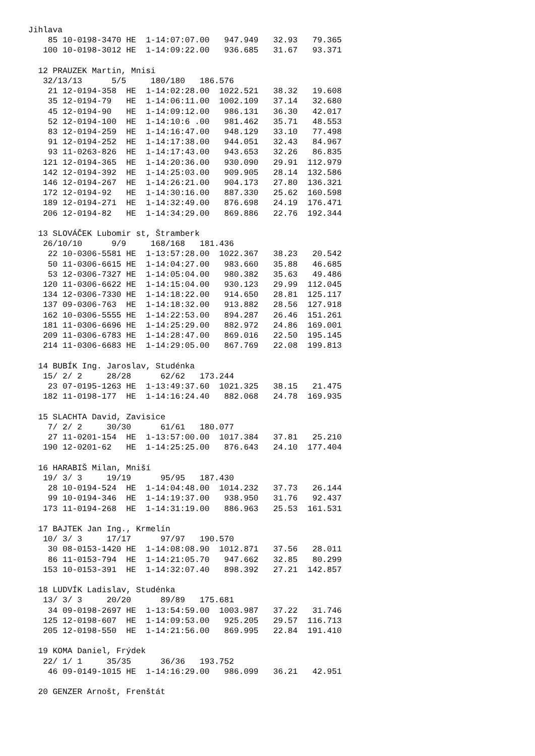Jihlava
    85 10-0198-3470 HE  1-14:07:07.00   947.949   32.93   79.365
   100 10-0198-3012 HE  1-14:09:22.00   936.685   31.67   93.371

  12 PRAUZEK Martin, Mnisi
   32/13/13      5/5     180/180   186.576
    21 12-0194-358  HE  1-14:02:28.00  1022.521   38.32   19.608
    35 12-0194-79   HE  1-14:06:11.00  1002.109   37.14   32.680
    45 12-0194-90   HE  1-14:09:12.00   986.131   36.30   42.017
    52 12-0194-100  HE  1-14:10:6 .00   981.462   35.71   48.553
    83 12-0194-259  HE  1-14:16:47.00   948.129   33.10   77.498
    91 12-0194-252  HE  1-14:17:38.00   944.051   32.43   84.967
    93 11-0263-826  HE  1-14:17:43.00   943.653   32.26   86.835
   121 12-0194-365  HE  1-14:20:36.00   930.090   29.91  112.979
   142 12-0194-392  HE  1-14:25:03.00   909.905   28.14  132.586
   146 12-0194-267  HE  1-14:26:21.00   904.173   27.80  136.321
   172 12-0194-92   HE  1-14:30:16.00   887.330   25.62  160.598
   189 12-0194-271  HE  1-14:32:49.00   876.698   24.19  176.471
   206 12-0194-82   HE  1-14:34:29.00   869.886   22.76  192.344

  13 SLOVÁČEK Lubomir st, Štramberk
   26/10/10      9/9     168/168   181.436
    22 10-0306-5581 HE  1-13:57:28.00  1022.367   38.23   20.542
    50 11-0306-6615 HE  1-14:04:27.00   983.660   35.88   46.685
    53 12-0306-7327 HE  1-14:05:04.00   980.382   35.63   49.486
   120 11-0306-6622 HE  1-14:15:04.00   930.123   29.99  112.045
   134 12-0306-7330 HE  1-14:18:22.00   914.650   28.81  125.117
   137 09-0306-763  HE  1-14:18:32.00   913.882   28.56  127.918
   162 10-0306-5555 HE  1-14:22:53.00   894.287   26.46  151.261
   181 11-0306-6696 HE  1-14:25:29.00   882.972   24.86  169.001
   209 11-0306-6783 HE  1-14:28:47.00   869.016   22.50  195.145
   214 11-0306-6683 HE  1-14:29:05.00   867.769   22.08  199.813

  14 BUBÍK Ing. Jaroslav, Studénka
   15/ 2/ 2     28/28      62/62   173.244
    23 07-0195-1263 HE  1-13:49:37.60  1021.325   38.15   21.475
   182 11-0198-177  HE  1-14:16:24.40   882.068   24.78  169.935

  15 SLACHTA David, Zavisice
    7/ 2/ 2     30/30      61/61   180.077
    27 11-0201-154  HE  1-13:57:00.00  1017.384   37.81   25.210
   190 12-0201-62   HE  1-14:25:25.00   876.643   24.10  177.404

  16 HARABIŠ Milan, Mniší
   19/ 3/ 3     19/19      95/95   187.430
    28 10-0194-524  HE  1-14:04:48.00  1014.232   37.73   26.144
    99 10-0194-346  HE  1-14:19:37.00   938.950   31.76   92.437
   173 11-0194-268  HE  1-14:31:19.00   886.963   25.53  161.531

  17 BAJTEK Jan Ing., Krmelín
   10/ 3/ 3     17/17      97/97   190.570
    30 08-0153-1420 HE  1-14:08:08.90  1012.871   37.56   28.011
    86 11-0153-794  HE  1-14:21:05.70   947.662   32.85   80.299
   153 10-0153-391  HE  1-14:32:07.40   898.392   27.21  142.857

  18 LUDVÍK Ladislav, Studénka
   13/ 3/ 3     20/20      89/89   175.681
    34 09-0198-2697 HE  1-13:54:59.00  1003.987   37.22   31.746
   125 12-0198-607  HE  1-14:09:53.00   925.205   29.57  116.713
   205 12-0198-550  HE  1-14:21:56.00   869.995   22.84  191.410

  19 KOMA Daniel, Frýdek
   22/ 1/ 1     35/35      36/36   193.752
    46 09-0149-1015 HE  1-14:16:29.00   986.099   36.21   42.951

  20 GENZER Arnošt, Frenštát